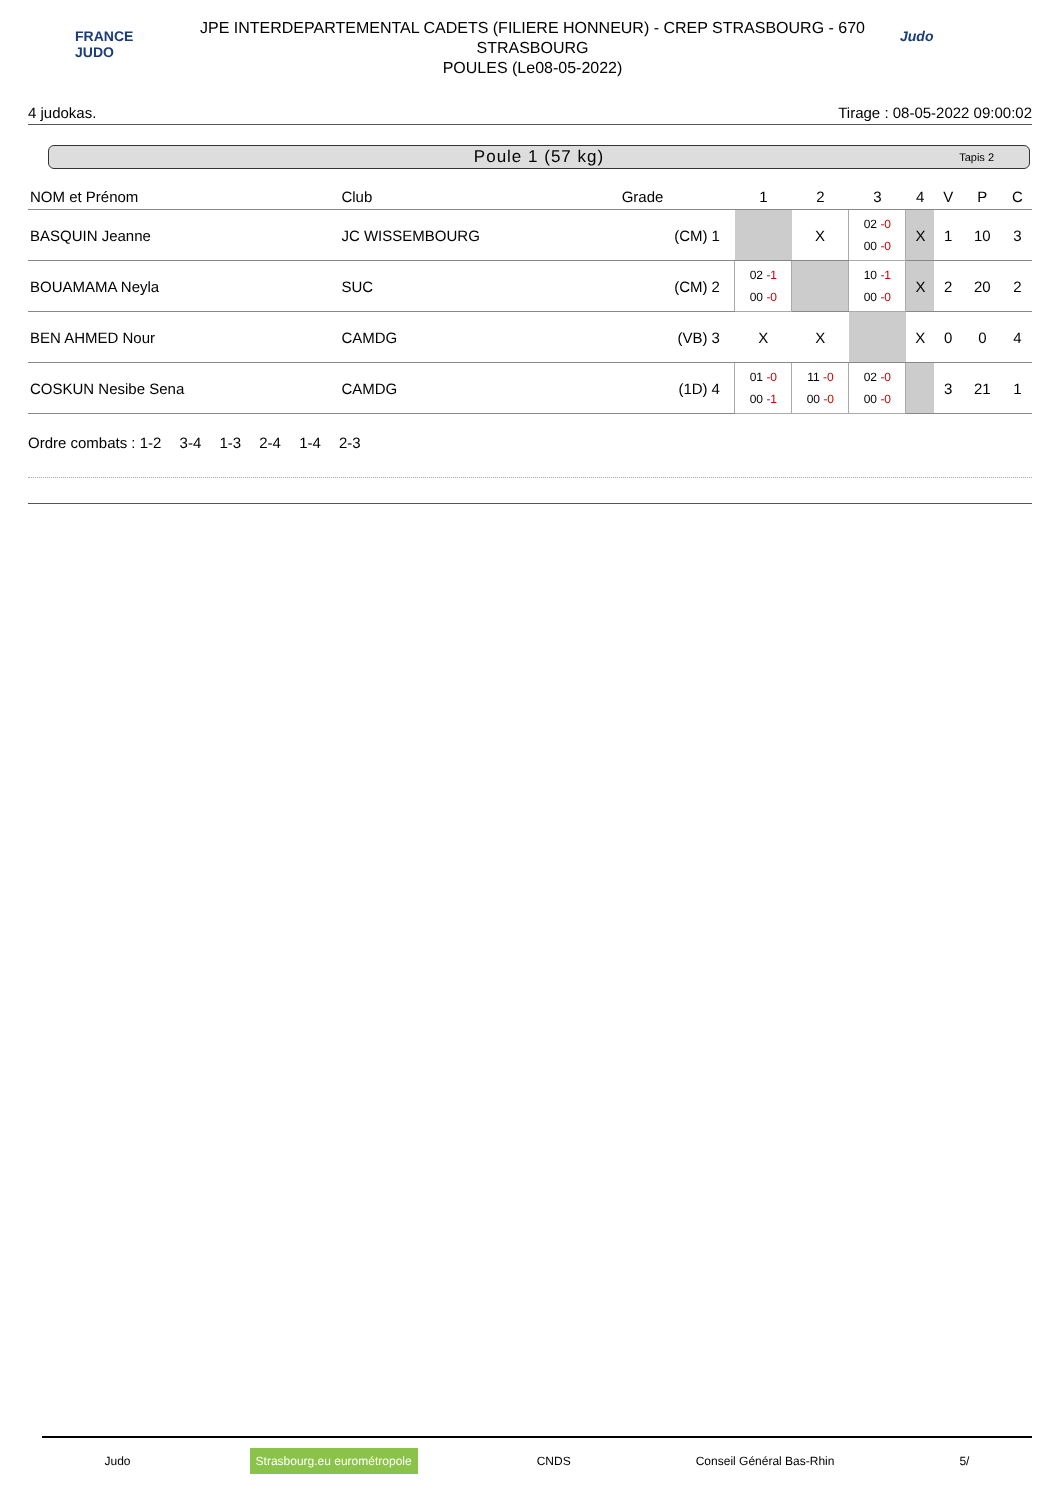FRANCE JUDO
JPE INTERDEPARTEMENTAL CADETS (FILIERE HONNEUR) - CREP STRASBOURG - 670
STRASBOURG
POULES (Le08-05-2022)
Judo
4 judokas. Tirage : 08-05-2022 09:00:02
Poule 1 (57 kg) Tapis 2
| NOM et Prénom | Club | Grade | | 1 | 2 | 3 | 4 | V | P | C |
| --- | --- | --- | --- | --- | --- | --- | --- | --- | --- | --- |
| BASQUIN Jeanne | JC WISSEMBOURG | (CM) | 1 | | X | 02 -0 00 -0 | X | 1 | 10 | 3 |
| BOUAMAMA Neyla | SUC | (CM) | 2 | 02 -1 00 -0 | | 10 -1 00 -0 | X | 2 | 20 | 2 |
| BEN AHMED Nour | CAMDG | (VB) | 3 | X | X | | X | 0 | 0 | 4 |
| COSKUN Nesibe Sena | CAMDG | (1D) | 4 | 01 -0 00 -1 | 11 -0 00 -0 | 02 -0 00 -0 | | 3 | 21 | 1 |
Ordre combats : 1-2 3-4 1-3 2-4 1-4 2-3
Judo Strasbourg.eu eurométropole CNDS Conseil Général Bas-Rhin 5/